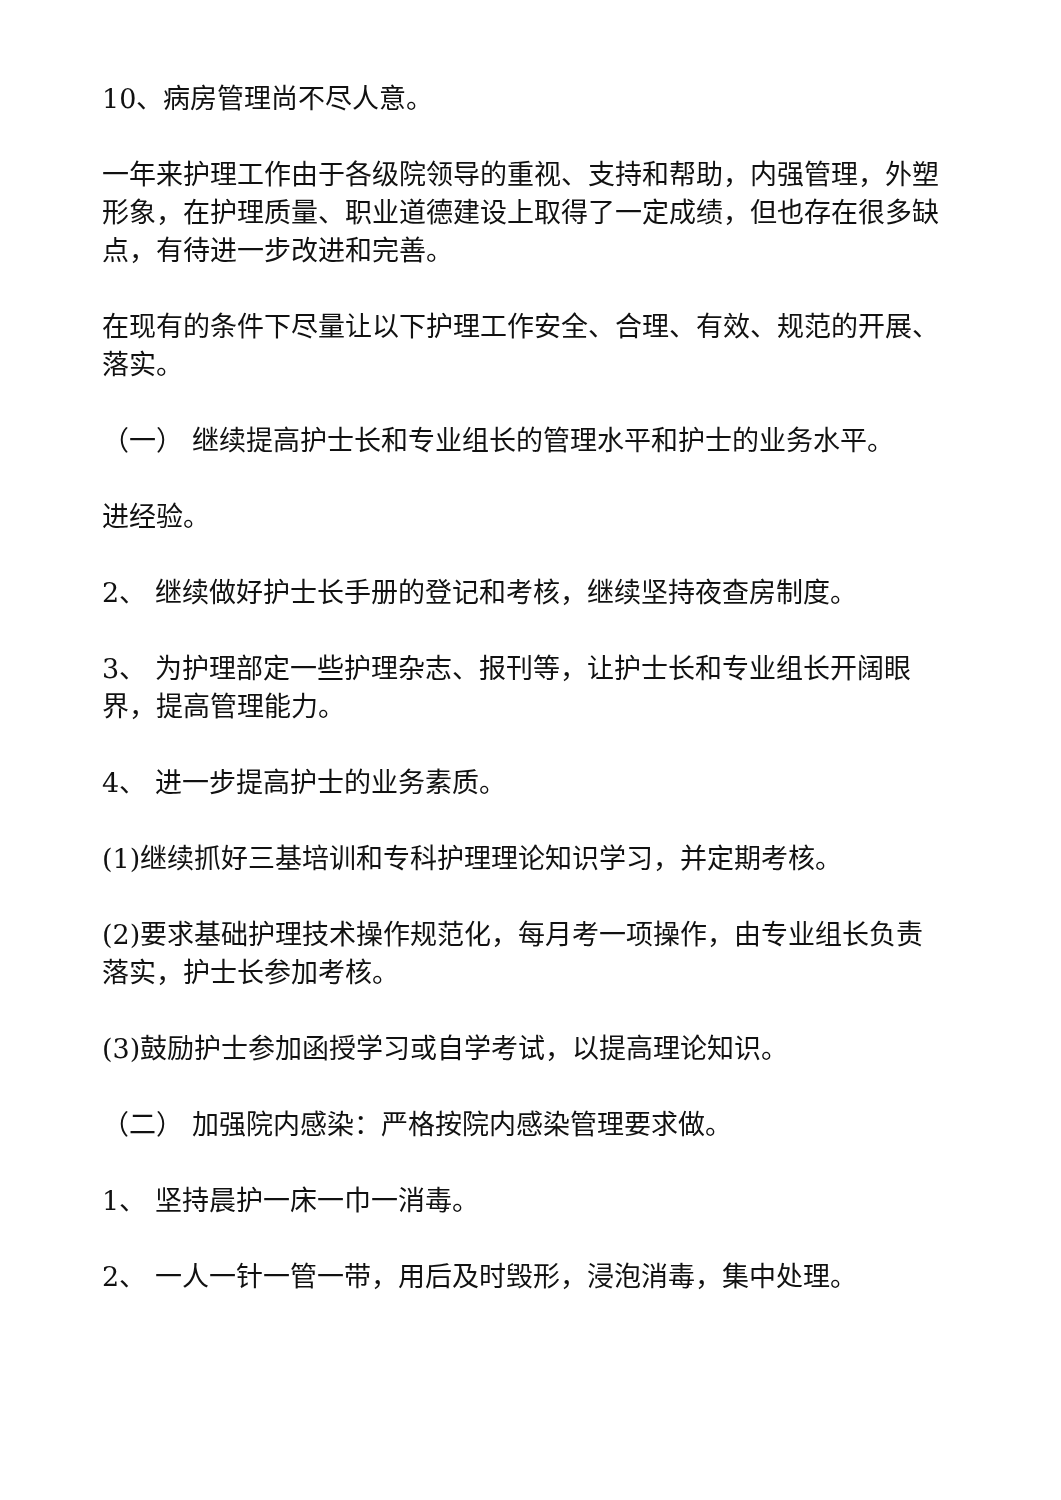10、病房管理尚不尽人意。
一年来护理工作由于各级院领导的重视、支持和帮助，内强管理，外塑形象，在护理质量、职业道德建设上取得了一定成绩，但也存在很多缺点，有待进一步改进和完善。
在现有的条件下尽量让以下护理工作安全、合理、有效、规范的开展、落实。
（一） 继续提高护士长和专业组长的管理水平和护士的业务水平。
进经验。
2、 继续做好护士长手册的登记和考核，继续坚持夜查房制度。
3、 为护理部定一些护理杂志、报刊等，让护士长和专业组长开阔眼界，提高管理能力。
4、 进一步提高护士的业务素质。
(1)继续抓好三基培训和专科护理理论知识学习，并定期考核。
(2)要求基础护理技术操作规范化，每月考一项操作，由专业组长负责落实，护士长参加考核。
(3)鼓励护士参加函授学习或自学考试，以提高理论知识。
（二） 加强院内感染：严格按院内感染管理要求做。
1、 坚持晨护一床一巾一消毒。
2、 一人一针一管一带，用后及时毁形，浸泡消毒，集中处理。